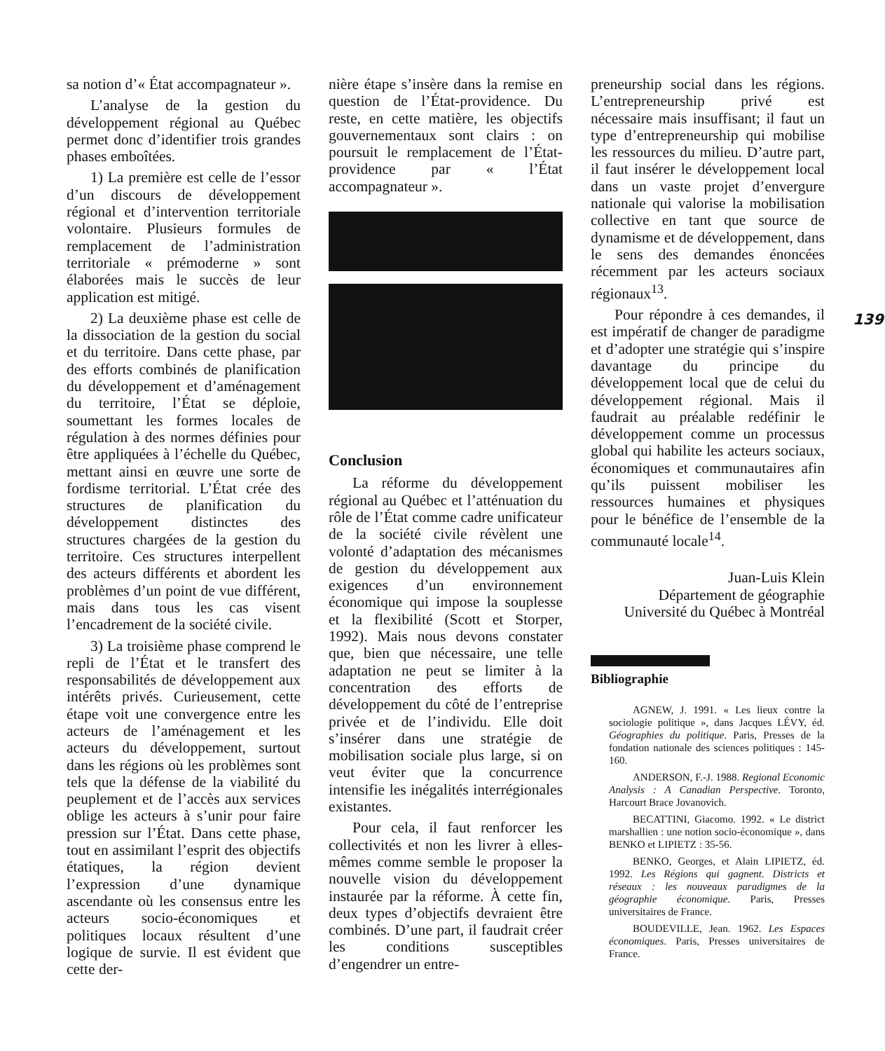sa notion d’« État accompagnateur ».
L’analyse de la gestion du développement régional au Québec permet donc d’identifier trois grandes phases emboîtées.
1) La première est celle de l’essor d’un discours de développement régional et d’intervention territoriale volontaire. Plusieurs formules de remplacement de l’administration territoriale « prémoderne » sont élaborées mais le succès de leur application est mitigé.
2) La deuxième phase est celle de la dissociation de la gestion du social et du territoire. Dans cette phase, par des efforts combinés de planification du développement et d’aménagement du territoire, l’État se déploie, soumettant les formes locales de régulation à des normes définies pour être appliquées à l’échelle du Québec, mettant ainsi en œuvre une sorte de fordisme territorial. L’État crée des structures de planification du développement distinctes des structures chargées de la gestion du territoire. Ces structures interpellent des acteurs différents et abordent les problèmes d’un point de vue différent, mais dans tous les cas visent l’encadrement de la société civile.
3) La troisième phase comprend le repli de l’État et le transfert des responsabilités de développement aux intérêts privés. Curieusement, cette étape voit une convergence entre les acteurs de l’aménagement et les acteurs du développement, surtout dans les régions où les problèmes sont tels que la défense de la viabilité du peuplement et de l’accès aux services oblige les acteurs à s’unir pour faire pression sur l’État. Dans cette phase, tout en assimilant l’esprit des objectifs étatiques, la région devient l’expression d’une dynamique ascendante où les consensus entre les acteurs socio-économiques et politiques locaux résultent d’une logique de survie. Il est évident que cette der-
nière étape s’insère dans la remise en question de l’État-providence. Du reste, en cette matière, les objectifs gouvernementaux sont clairs : on poursuit le remplacement de l’État-providence par « l’État accompagnateur ».
Conclusion
La réforme du développement régional au Québec et l’atténuation du rôle de l’État comme cadre unificateur de la société civile révèlent une volonté d’adaptation des mécanismes de gestion du développement aux exigences d’un environnement économique qui impose la souplesse et la flexibilité (Scott et Storper, 1992). Mais nous devons constater que, bien que nécessaire, une telle adaptation ne peut se limiter à la concentration des efforts de développement du côté de l’entreprise privée et de l’individu. Elle doit s’insérer dans une stratégie de mobilisation sociale plus large, si on veut éviter que la concurrence intensifie les inégalités interrégionales existantes.
Pour cela, il faut renforcer les collectivités et non les livrer à elles-mêmes comme semble le proposer la nouvelle vision du développement instaurée par la réforme. À cette fin, deux types d’objectifs devraient être combinés. D’une part, il faudrait créer les conditions susceptibles d’engendrer un entre-
preneurship social dans les régions. L’entrepreneurship privé est nécessaire mais insuffisant; il faut un type d’entrepreneurship qui mobilise les ressources du milieu. D’autre part, il faut insérer le développement local dans un vaste projet d’envergure nationale qui valorise la mobilisation collective en tant que source de dynamisme et de développement, dans le sens des demandes énoncées récemment par les acteurs sociaux régionaux<sup>13</sup>.
Pour répondre à ces demandes, il est impératif de changer de paradigme et d’adopter une stratégie qui s’inspire davantage du principe du développement local que de celui du développement régional. Mais il faudrait au préalable redéfinir le développement comme un processus global qui habilite les acteurs sociaux, économiques et communautaires afin qu’ils puissent mobiliser les ressources humaines et physiques pour le bénéfice de l’ensemble de la communauté locale<sup>14</sup>.
Juan-Luis Klein
Département de géographie
Université du Québec à Montréal
Bibliographie
AGNEW, J. 1991. « Les lieux contre la sociologie politique », dans Jacques LÉVY, éd. Géographies du politique. Paris, Presses de la fondation nationale des sciences politiques : 145-160.
ANDERSON, F.-J. 1988. Regional Economic Analysis : A Canadian Perspective. Toronto, Harcourt Brace Jovanovich.
BECATTINI, Giacomo. 1992. « Le district marshallien : une notion socio-économique », dans BENKO et LIPIETZ : 35-56.
BENKO, Georges, et Alain LIPIETZ, éd. 1992. Les Régions qui gagnent. Districts et réseaux : les nouveaux paradigmes de la géographie économique. Paris, Presses universitaires de France.
BOUDEVILLE, Jean. 1962. Les Espaces économiques. Paris, Presses universitaires de France.
139